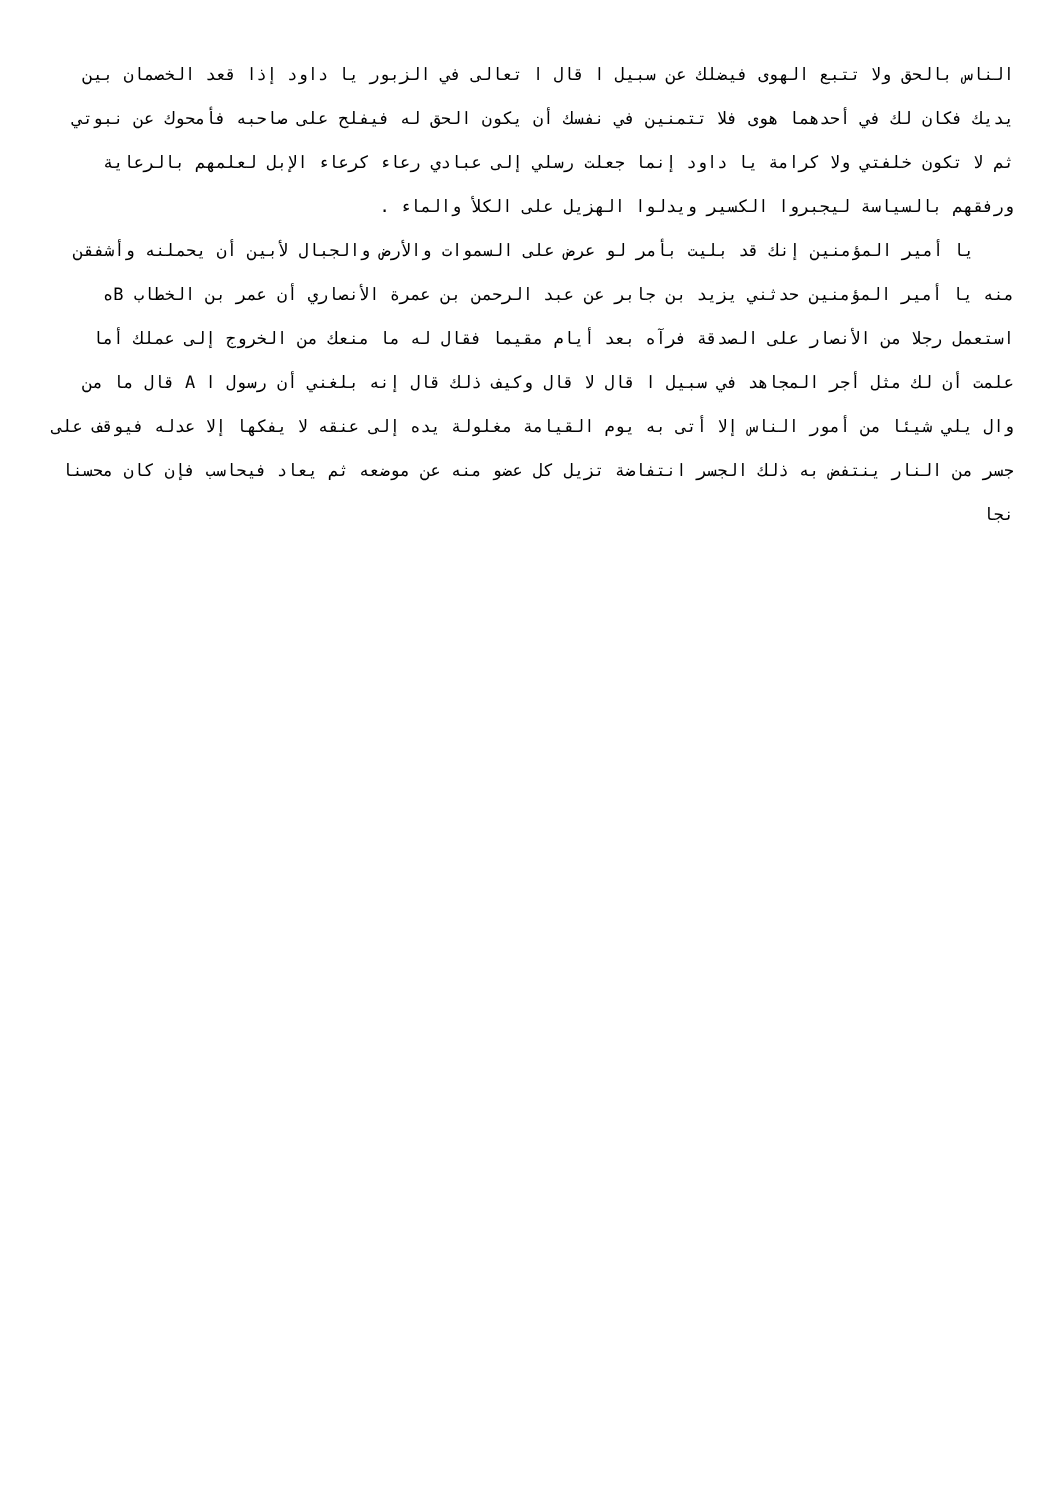الناس بالحق ولا تتبع الهوى فيضلك عن سبيل ا قال ا تعالى في الزبور يا داود إذا قعد الخصمان بين يديك فكان لك في أحدهما هوى فلا تتمنين في نفسك أن يكون الحق له فيفلح على صاحبه فأمحوك عن نبوتي ثم لا تكون خلفتي ولا كرامة يا داود إنما جعلت رسلي إلى عبادي رعاء كرعاء الإبل لعلمهم بالرعاية ورفقهم بالسياسة ليجبروا الكسير ويدلوا الهزيل على الكلأ والماء .
يا أمير المؤمنين إنك قد بليت بأمر لو عرض على السموات والأرض والجبال لأبين أن يحملنه وأشفقن منه يا أمير المؤمنين حدثني يزيد بن جابر عن عبد الرحمن بن عمرة الأنصاري أن عمر بن الخطاب Bه استعمل رجلا من الأنصار على الصدقة فرآه بعد أيام مقيما فقال له ما منعك من الخروج إلى عملك أما علمت أن لك مثل أجر المجاهد في سبيل ا قال لا قال وكيف ذلك قال إنه بلغني أن رسول ا A قال ما من وال يلي شيئا من أمور الناس إلا أتى به يوم القيامة مغلولة يده إلى عنقه لا يفكها إلا عدله فيوقف على جسر من النار ينتفض به ذلك الجسر انتفاضة تزيل كل عضو منه عن موضعه ثم يعاد فيحاسب فإن كان محسنا نجا